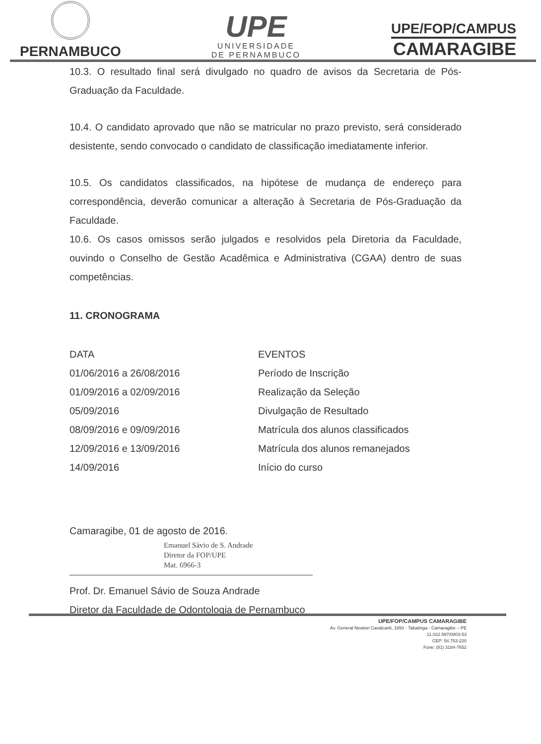PERNAMBUCO
UPE
UNIVERSIDADE
DE PERNAMBUCO
UPE/FOP/CAMPUS
CAMARAGIBE
10.3. O resultado final será divulgado no quadro de avisos da Secretaria de Pós-Graduação da Faculdade.
10.4. O candidato aprovado que não se matricular no prazo previsto, será considerado desistente, sendo convocado o candidato de classificação imediatamente inferior.
10.5. Os candidatos classificados, na hipótese de mudança de endereço para correspondência, deverão comunicar a alteração à Secretaria de Pós-Graduação da Faculdade.
10.6. Os casos omissos serão julgados e resolvidos pela Diretoria da Faculdade, ouvindo o Conselho de Gestão Acadêmica e Administrativa (CGAA) dentro de suas competências.
11. CRONOGRAMA
| DATA | EVENTOS |
| --- | --- |
| 01/06/2016 a 26/08/2016 | Período de Inscrição |
| 01/09/2016 a 02/09/2016 | Realização da Seleção |
| 05/09/2016 | Divulgação de Resultado |
| 08/09/2016 e 09/09/2016 | Matrícula dos alunos classificados |
| 12/09/2016 e 13/09/2016 | Matrícula dos alunos remanejados |
| 14/09/2016 | Início do curso |
Camaragibe, 01 de agosto de 2016.
Emanuel Sávio de S. Andrade
Diretor da FOP/UPE
Mat. 6966-3
Prof. Dr. Emanuel Sávio de Souza Andrade
Diretor da Faculdade de Odontologia de Pernambuco
UPE/FOP/CAMPUS CAMARAGIBE
Av. General Newton Cavalcanti, 1650 - Tabatinga - Camaragibe – PE
11.022.597/0003-53
CEP: 54.753-220
Fone: (81) 3184-7652